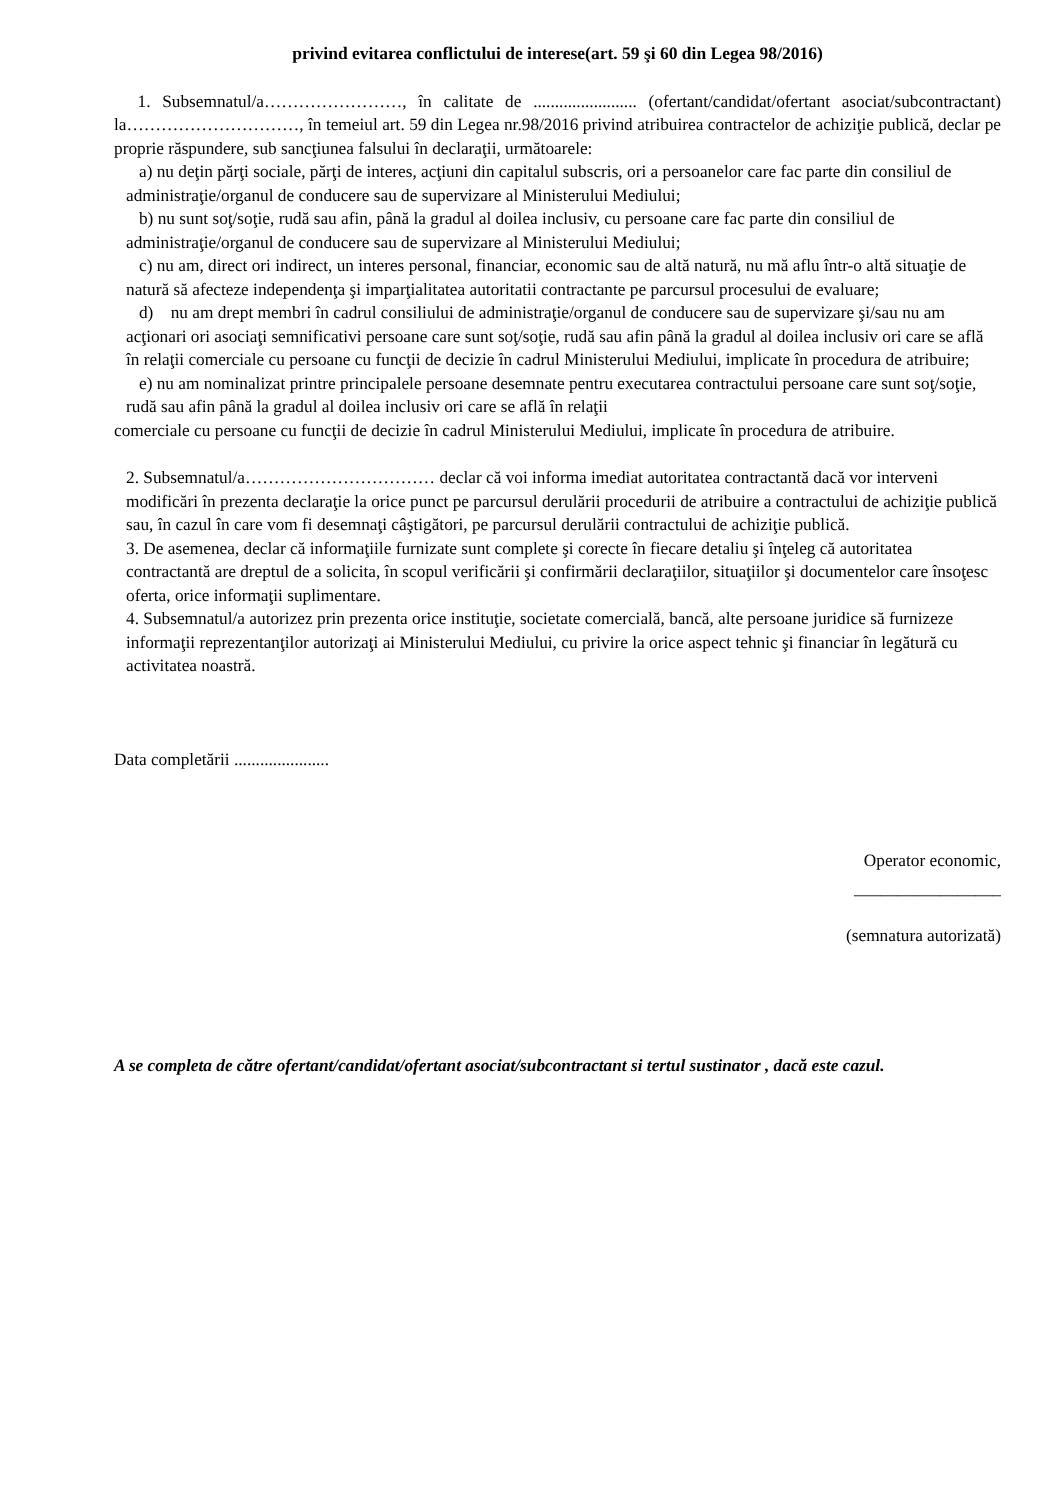privind evitarea conflictului de interese(art. 59 şi 60 din Legea 98/2016)
1. Subsemnatul/a……………………, în calitate de ........................ (ofertant/candidat/ofertant asociat/subcontractant) la…………………………, în temeiul art. 59 din Legea nr.98/2016 privind atribuirea contractelor de achiziţie publică, declar pe proprie răspundere, sub sancţiunea falsului în declaraţii, următoarele:
a) nu deţin părţi sociale, părţi de interes, acţiuni din capitalul subscris, ori a persoanelor care fac parte din consiliul de administraţie/organul de conducere sau de supervizare al Ministerului Mediului;
b) nu sunt soţ/soţie, rudă sau afin, până la gradul al doilea inclusiv, cu persoane care fac parte din consiliul de administraţie/organul de conducere sau de supervizare al Ministerului Mediului;
c) nu am, direct ori indirect, un interes personal, financiar, economic sau de altă natură, nu mă aflu într-o altă situaţie de natură să afecteze independenţa şi imparţialitatea autoritatii contractante pe parcursul procesului de evaluare;
d) nu am drept membri în cadrul consiliului de administraţie/organul de conducere sau de supervizare şi/sau nu am acţionari ori asociaţi semnificativi persoane care sunt soţ/soţie, rudă sau afin până la gradul al doilea inclusiv ori care se află în relaţii comerciale cu persoane cu funcţii de decizie în cadrul Ministerului Mediului, implicate în procedura de atribuire;
e) nu am nominalizat printre principalele persoane desemnate pentru executarea contractului persoane care sunt soţ/soţie, rudă sau afin până la gradul al doilea inclusiv ori care se află în relaţii
comerciale cu persoane cu funcţii de decizie în cadrul Ministerului Mediului, implicate în procedura de atribuire.
2. Subsemnatul/a…………………………… declar că voi informa imediat autoritatea contractantă dacă vor interveni modificări în prezenta declaraţie la orice punct pe parcursul derulării procedurii de atribuire a contractului de achiziţie publică sau, în cazul în care vom fi desemnaţi câştigători, pe parcursul derulării contractului de achiziţie publică.
3. De asemenea, declar că informaţiile furnizate sunt complete şi corecte în fiecare detaliu şi înţeleg că autoritatea contractantă are dreptul de a solicita, în scopul verificării şi confirmării declaraţiilor, situaţiilor şi documentelor care însoţesc oferta, orice informaţii suplimentare.
4. Subsemnatul/a autorizez prin prezenta orice instituţie, societate comercială, bancă, alte persoane juridice să furnizeze informaţii reprezentanţilor autorizaţi ai Ministerului Mediului, cu privire la orice aspect tehnic şi financiar în legătură cu activitatea noastră.
Data completării ......................
Operator economic,
_________________
(semnatura autorizată)
A se completa de către ofertant/candidat/ofertant asociat/subcontractant si tertul sustinator , dacă este cazul.